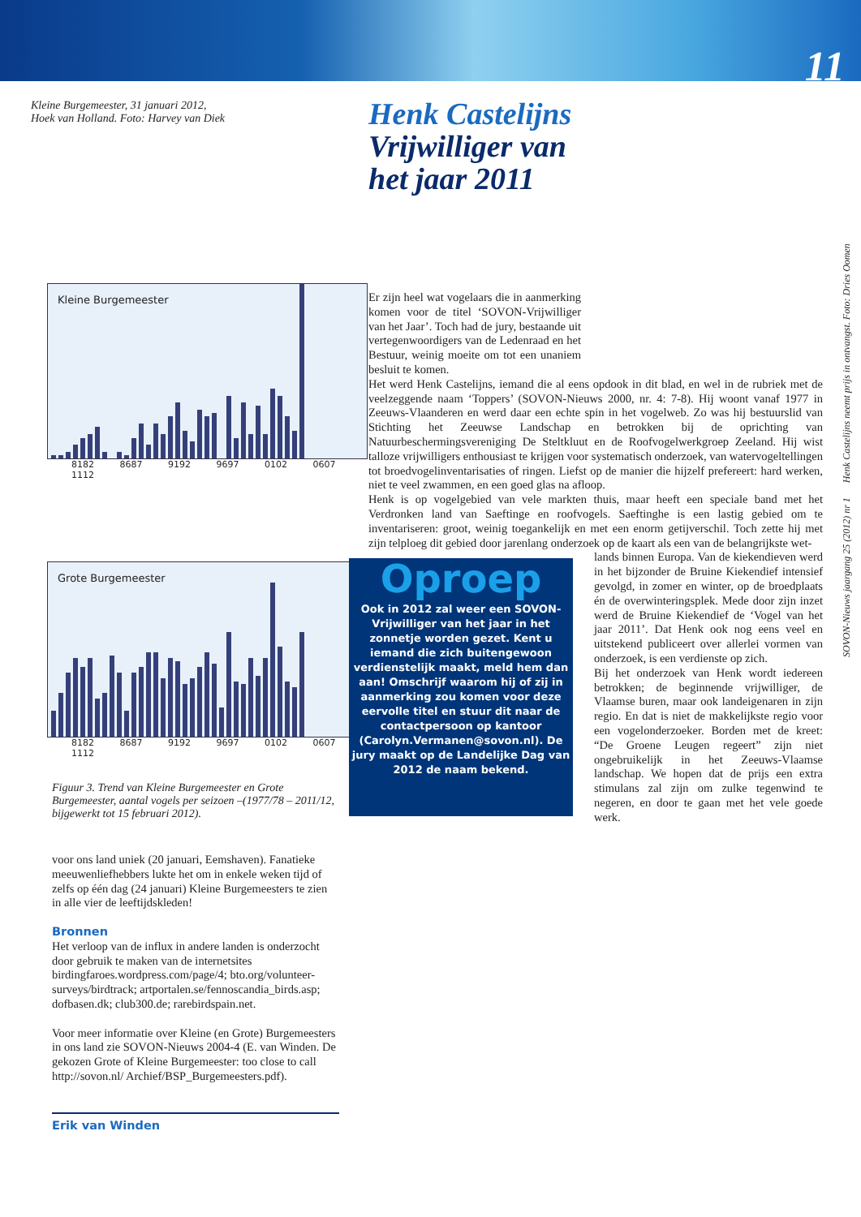11
SOVON-Nieuws jaargang 25 (2012) nr 1 Henk Castelijns neemt prijs in ontvangst. Foto: Dries Oomen
Kleine Burgemeester, 31 januari 2012,
Hoek van Holland. Foto: Harvey van Diek
Kleine Burgemeester
8182 8687 9192 9697 0102 0607 1112
Grote Burgemeester
8182 8687 9192 9697 0102 0607 1112
Figuur 3. Trend van Kleine Burgemeester en Grote Burgemeester, aantal vogels per seizoen –(1977/78 – 2011/12, bijgewerkt tot 15 februari 2012).
voor ons land uniek (20 januari, Eemshaven). Fanatieke meeuwenliefhebbers lukte het om in enkele weken tijd of zelfs op één dag (24 januari) Kleine Burgemeesters te zien in alle vier de leeftijdskleden!
Bronnen
Het verloop van de influx in andere landen is onderzocht door gebruik te maken van de internetsites birdingfaroes.wordpress.com/page/4; bto.org/volunteer-surveys/birdtrack; artportalen.se/fennoscandia_birds.asp; dofbasen.dk; club300.de; rarebirdspain.net.
Voor meer informatie over Kleine (en Grote) Burgemeesters in ons land zie SOVON-Nieuws 2004-4 (E. van Winden. De gekozen Grote of Kleine Burgemeester: too close to call http://sovon.nl/ Archief/BSP_Burgemeesters.pdf).
Erik van Winden
Henk Castelijns
Vrijwilliger van
het jaar 2011
Er zijn heel wat vogelaars die in aanmerking komen voor de titel ‘SOVON-Vrijwilliger van het Jaar’. Toch had de jury, bestaande uit vertegenwoordigers van de Ledenraad en het Bestuur, weinig moeite om tot een unaniem besluit te komen.
Het werd Henk Castelijns, iemand die al eens opdook in dit blad, en wel in de rubriek met de veelzeggende naam ‘Toppers’ (SOVON-Nieuws 2000, nr. 4: 7-8). Hij woont vanaf 1977 in Zeeuws-Vlaanderen en werd daar een echte spin in het vogelweb. Zo was hij bestuurslid van Stichting het Zeeuwse Landschap en betrokken bij de oprichting van Natuurbeschermingsvereniging De Steltkluut en de Roofvogelwerkgroep Zeeland. Hij wist talloze vrijwilligers enthousiast te krijgen voor systematisch onderzoek, van watervogeltellingen tot broedvogelinventarisaties of ringen. Liefst op de manier die hijzelf prefereert: hard werken, niet te veel zwammen, en een goed glas na afloop.
Henk is op vogelgebied van vele markten thuis, maar heeft een speciale band met het Verdronken land van Saeftinge en roofvogels. Saeftinghe is een lastig gebied om te inventariseren: groot, weinig toegankelijk en met een enorm getijverschil. Toch zette hij met zijn telploeg dit gebied door jarenlang onderzoek op de kaart als een van de belangrijkste wet-
lands binnen Europa. Van de kiekendieven werd in het bijzonder de Bruine Kiekendief intensief gevolgd, in zomer en winter, op de broedplaats én de overwinteringsplek. Mede door zijn inzet werd de Bruine Kiekendief de ‘Vogel van het jaar 2011’. Dat Henk ook nog eens veel en uitstekend publiceert over allerlei vormen van onderzoek, is een verdienste op zich.
Bij het onderzoek van Henk wordt iedereen betrokken; de beginnende vrijwilliger, de Vlaamse buren, maar ook landeigenaren in zijn regio. En dat is niet de makkelijkste regio voor een vogelonderzoeker. Borden met de kreet: “De Groene Leugen regeert” zijn niet ongebruikelijk in het Zeeuws-Vlaamse landschap. We hopen dat de prijs een extra stimulans zal zijn om zulke tegenwind te negeren, en door te gaan met het vele goede werk.
Oproep
Ook in 2012 zal weer een SOVON-Vrijwilliger van het jaar in het zonnetje worden gezet. Kent u iemand die zich buitengewoon verdienstelijk maakt, meld hem dan aan! Omschrijf waarom hij of zij in aanmerking zou komen voor deze eervolle titel en stuur dit naar de contactpersoon op kantoor (Carolyn.Vermanen@sovon.nl). De jury maakt op de Landelijke Dag van 2012 de naam bekend.